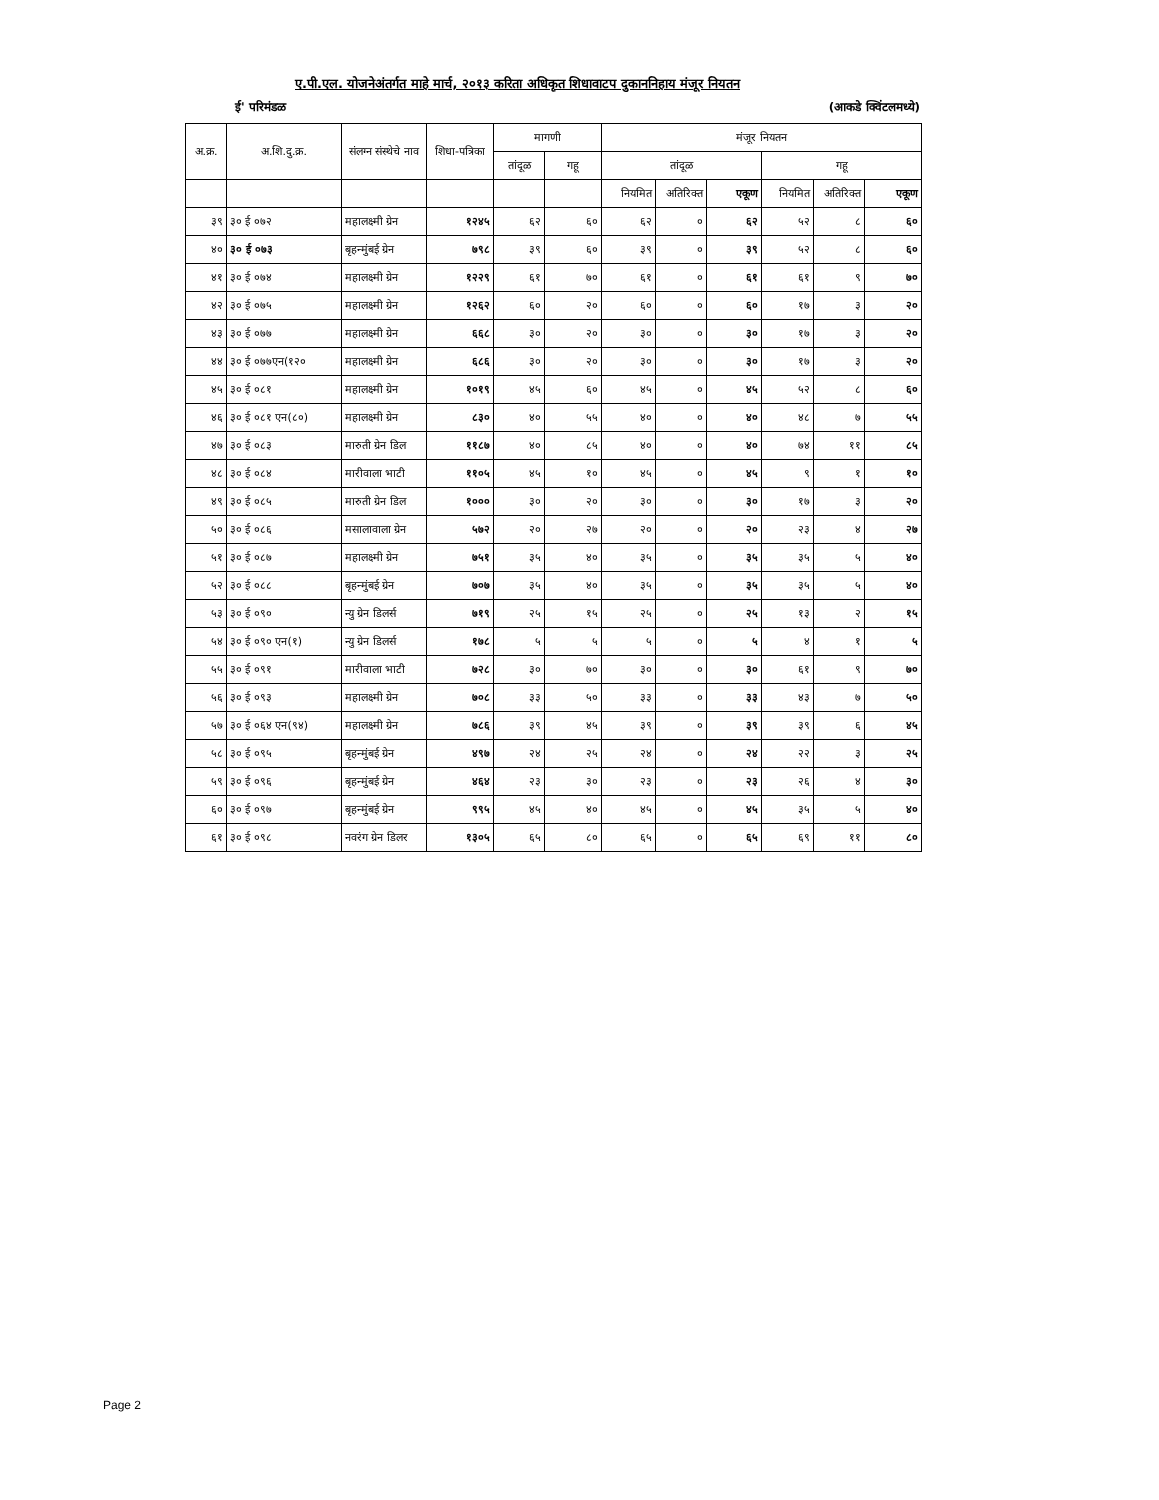ए.पी.एल. योजनेअंतर्गत माहे मार्च, २०१३ करिता अधिकृत शिधावाटप दुकाननिहाय मंजूर नियतन
ई' परिमंडळ (आकडे क्विंटलमध्ये)
| अ.क्र. | अ.शि.दु.क्र. | संलग्न संस्थेचे नाव | शिधा-पत्रिका | मागणी | | मंजूर नियतन | | | | | |
| --- | --- | --- | --- | --- | --- | --- | --- | --- | --- | --- | --- |
| | | | | तांदूळ | गहू | तांदूळ | | | गहू | | |
| | | | | | | नियमित | अतिरिक्त | एकूण | नियमित | अतिरिक्त | एकूण |
| ३९ | ३० ई ०७२ | महालक्ष्मी ग्रेन | १२४५ | ६२ | ६० | ६२ | ० | ६२ | ५२ | ८ | ६० |
| ४० | ३० ई ०७३ | बृहन्मुंबई ग्रेन | ७९८ | ३९ | ६० | ३९ | ० | ३९ | ५२ | ८ | ६० |
| ४१ | ३० ई ०७४ | महालक्ष्मी ग्रेन | १२२९ | ६१ | ७० | ६१ | ० | ६१ | ६१ | ९ | ७० |
| ४२ | ३० ई ०७५ | महालक्ष्मी ग्रेन | १२६२ | ६० | २० | ६० | ० | ६० | १७ | ३ | २० |
| ४३ | ३० ई ०७७ | महालक्ष्मी ग्रेन | ६६८ | ३० | २० | ३० | ० | ३० | १७ | ३ | २० |
| ४४ | ३० ई ०७७एन(१२० | महालक्ष्मी ग्रेन | ६८६ | ३० | २० | ३० | ० | ३० | १७ | ३ | २० |
| ४५ | ३० ई ०८१ | महालक्ष्मी ग्रेन | १०१९ | ४५ | ६० | ४५ | ० | ४५ | ५२ | ८ | ६० |
| ४६ | ३० ई ०८१ एन(८०) | महालक्ष्मी ग्रेन | ८३० | ४० | ५५ | ४० | ० | ४० | ४८ | ७ | ५५ |
| ४७ | ३० ई ०८३ | मारुती ग्रेन डिल | ११८७ | ४० | ८५ | ४० | ० | ४० | ७४ | ११ | ८५ |
| ४८ | ३० ई ०८४ | मारीवाला भाटी | ११०५ | ४५ | १० | ४५ | ० | ४५ | ९ | १ | १० |
| ४९ | ३० ई ०८५ | मारुती ग्रेन डिल | १००० | ३० | २० | ३० | ० | ३० | १७ | ३ | २० |
| ५० | ३० ई ०८६ | मसालावाला ग्रेन | ५७२ | २० | २७ | २० | ० | २० | २३ | ४ | २७ |
| ५१ | ३० ई ०८७ | महालक्ष्मी ग्रेन | ७५१ | ३५ | ४० | ३५ | ० | ३५ | ३५ | ५ | ४० |
| ५२ | ३० ई ०८८ | बृहन्मुंबई ग्रेन | ७०७ | ३५ | ४० | ३५ | ० | ३५ | ३५ | ५ | ४० |
| ५३ | ३० ई ०९० | न्यु ग्रेन डिलर्स | ७१९ | २५ | १५ | २५ | ० | २५ | १३ | २ | १५ |
| ५४ | ३० ई ०९० एन(१) | न्यु ग्रेन डिलर्स | १७८ | ५ | ५ | ५ | ० | ५ | ४ | १ | ५ |
| ५५ | ३० ई ०९१ | मारीवाला भाटी | ७२८ | ३० | ७० | ३० | ० | ३० | ६१ | ९ | ७० |
| ५६ | ३० ई ०९३ | महालक्ष्मी ग्रेन | ७०८ | ३३ | ५० | ३३ | ० | ३३ | ४३ | ७ | ५० |
| ५७ | ३० ई ०६४ एन(९४) | महालक्ष्मी ग्रेन | ७८६ | ३९ | ४५ | ३९ | ० | ३९ | ३९ | ६ | ४५ |
| ५८ | ३० ई ०९५ | बृहन्मुंबई ग्रेन | ४९७ | २४ | २५ | २४ | ० | २४ | २२ | ३ | २५ |
| ५९ | ३० ई ०९६ | बृहन्मुंबई ग्रेन | ४६४ | २३ | ३० | २३ | ० | २३ | २६ | ४ | ३० |
| ६० | ३० ई ०९७ | बृहन्मुंबई ग्रेन | ९९५ | ४५ | ४० | ४५ | ० | ४५ | ३५ | ५ | ४० |
| ६१ | ३० ई ०९८ | नवरंग ग्रेन डिलर | १३०५ | ६५ | ८० | ६५ | ० | ६५ | ६९ | ११ | ८० |
Page 2